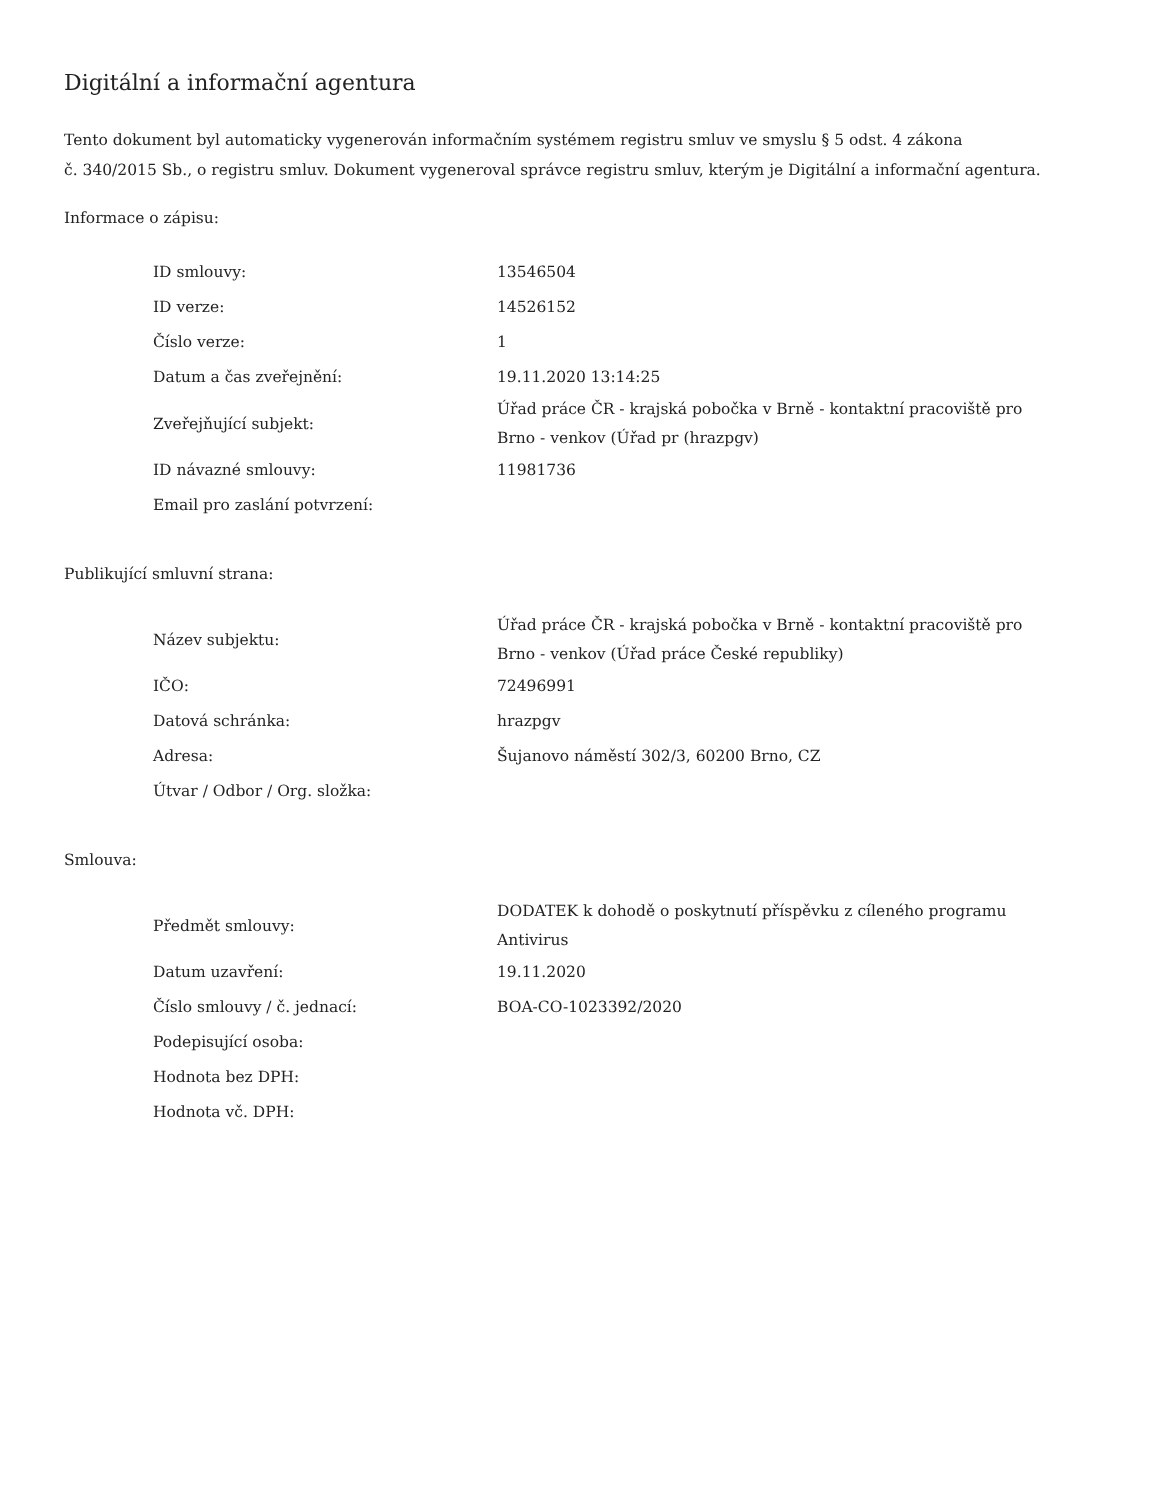Digitální a informační agentura
Tento dokument byl automaticky vygenerován informačním systémem registru smluv ve smyslu § 5 odst. 4 zákona
č. 340/2015 Sb., o registru smluv. Dokument vygeneroval správce registru smluv, kterým je Digitální a informační agentura.
Informace o zápisu:
| ID smlouvy: | 13546504 |
| ID verze: | 14526152 |
| Číslo verze: | 1 |
| Datum a čas zveřejnění: | 19.11.2020 13:14:25 |
| Zveřejňující subjekt: | Úřad práce ČR - krajská pobočka v Brně - kontaktní pracoviště pro Brno - venkov (Úřad pr (hrazpgv) |
| ID návazné smlouvy: | 11981736 |
| Email pro zaslání potvrzení: | |
Publikující smluvní strana:
| Název subjektu: | Úřad práce ČR - krajská pobočka v Brně - kontaktní pracoviště pro Brno - venkov (Úřad práce České republiky) |
| IČO: | 72496991 |
| Datová schránka: | hrazpgv |
| Adresa: | Šujanovo náměstí 302/3, 60200 Brno, CZ |
| Útvar / Odbor / Org. složka: | |
Smlouva:
| Předmět smlouvy: | DODATEK k dohodě o poskytnutí příspěvku z cíleného programu Antivirus |
| Datum uzavření: | 19.11.2020 |
| Číslo smlouvy / č. jednací: | BOA-CO-1023392/2020 |
| Podepisující osoba: | |
| Hodnota bez DPH: | |
| Hodnota vč. DPH: | |